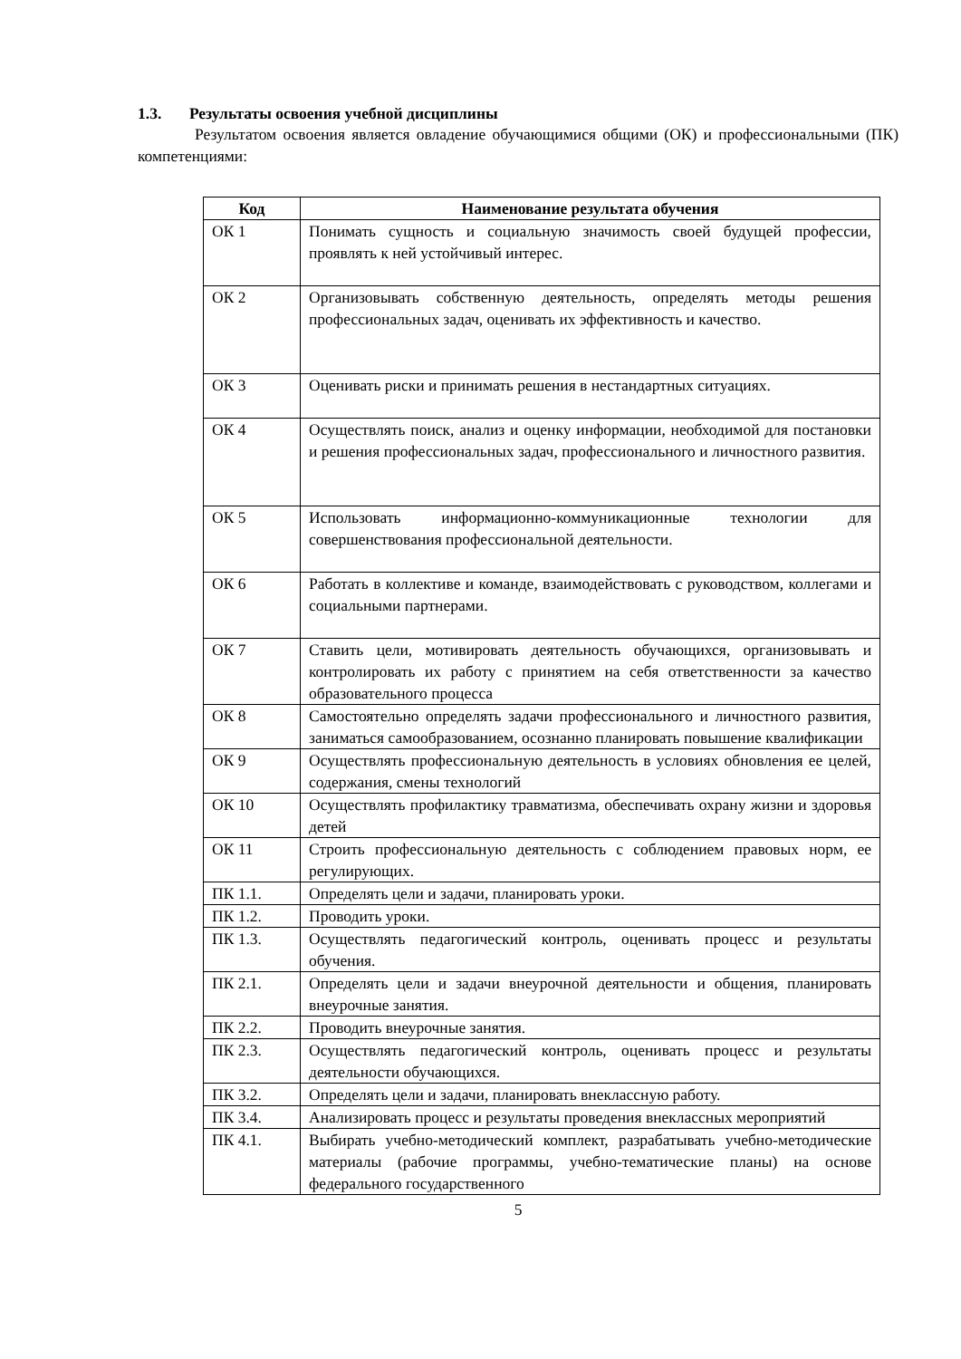1.3. Результаты освоения учебной дисциплины
Результатом освоения является овладение обучающимися общими (ОК) и профессиональными (ПК) компетенциями:
| Код | Наименование результата обучения |
| --- | --- |
| ОК 1 | Понимать сущность и социальную значимость своей будущей профессии, проявлять к ней устойчивый интерес. |
| ОК 2 | Организовывать собственную деятельность, определять методы решения профессиональных задач, оценивать их эффективность и качество. |
| ОК 3 | Оценивать риски и принимать решения в нестандартных ситуациях. |
| ОК 4 | Осуществлять поиск, анализ и оценку информации, необходимой для постановки и решения профессиональных задач, профессионального и личностного развития. |
| ОК 5 | Использовать информационно-коммуникационные технологии для совершенствования профессиональной деятельности. |
| ОК 6 | Работать в коллективе и команде, взаимодействовать с руководством, коллегами и социальными партнерами. |
| ОК 7 | Ставить цели, мотивировать деятельность обучающихся, организовывать и контролировать их работу с принятием на себя ответственности за качество образовательного процесса |
| ОК 8 | Самостоятельно определять задачи профессионального и личностного развития, заниматься самообразованием, осознанно планировать повышение квалификации |
| ОК 9 | Осуществлять профессиональную деятельность в условиях обновления ее целей, содержания, смены технологий |
| ОК 10 | Осуществлять профилактику травматизма, обеспечивать охрану жизни и здоровья детей |
| ОК 11 | Строить профессиональную деятельность с соблюдением правовых норм, ее регулирующих. |
| ПК 1.1. | Определять цели и задачи, планировать уроки. |
| ПК 1.2. | Проводить уроки. |
| ПК 1.3. | Осуществлять педагогический контроль, оценивать процесс и результаты обучения. |
| ПК 2.1. | Определять цели и задачи внеурочной деятельности и общения, планировать внеурочные занятия. |
| ПК 2.2. | Проводить внеурочные занятия. |
| ПК 2.3. | Осуществлять педагогический контроль, оценивать процесс и результаты деятельности обучающихся. |
| ПК 3.2. | Определять цели и задачи, планировать внеклассную работу. |
| ПК 3.4. | Анализировать процесс и результаты проведения внеклассных мероприятий |
| ПК 4.1. | Выбирать учебно-методический комплект, разрабатывать учебно-методические материалы (рабочие программы, учебно-тематические планы) на основе федерального государственного |
5